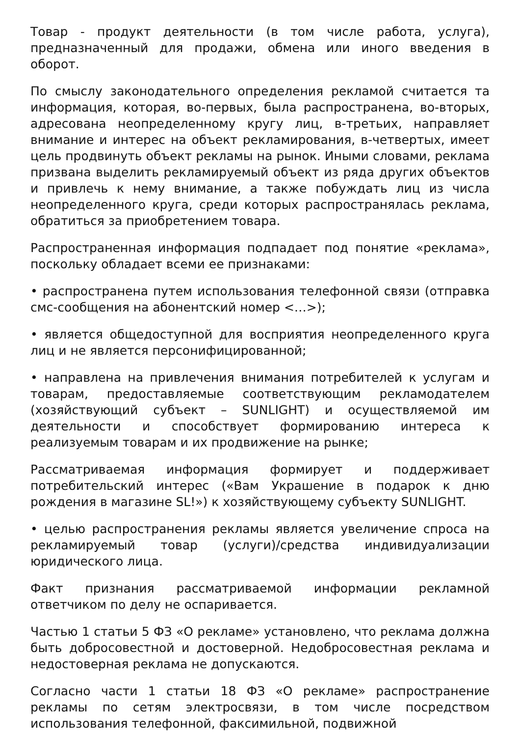Товар - продукт деятельности (в том числе работа, услуга), предназначенный для продажи, обмена или иного введения в оборот.
По смыслу законодательного определения рекламой считается та информация, которая, во-первых, была распространена, во-вторых, адресована неопределенному кругу лиц, в-третьих, направляет внимание и интерес на объект рекламирования, в-четвертых, имеет цель продвинуть объект рекламы на рынок. Иными словами, реклама призвана выделить рекламируемый объект из ряда других объектов и привлечь к нему внимание, а также побуждать лиц из числа неопределенного круга, среди которых распространялась реклама, обратиться за приобретением товара.
Распространенная информация подпадает под понятие «реклама», поскольку обладает всеми ее признаками:
• распространена путем использования телефонной связи (отправка смс-сообщения на абонентский номер <…>);
• является общедоступной для восприятия неопределенного круга лиц и не является персонифицированной;
• направлена на привлечения внимания потребителей к услугам и товарам, предоставляемые соответствующим рекламодателем (хозяйствующий субъект – SUNLIGHT) и осуществляемой им деятельности и способствует формированию интереса к реализуемым товарам и их продвижение на рынке;
Рассматриваемая информация формирует и поддерживает потребительский интерес («Вам Украшение в подарок к дню рождения в магазине SL!») к хозяйствующему субъекту SUNLIGHT.
• целью распространения рекламы является увеличение спроса на рекламируемый товар (услуги)/средства индивидуализации юридического лица.
Факт признания рассматриваемой информации рекламной ответчиком по делу не оспаривается.
Частью 1 статьи 5 ФЗ «О рекламе» установлено, что реклама должна быть добросовестной и достоверной. Недобросовестная реклама и недостоверная реклама не допускаются.
Согласно части 1 статьи 18 ФЗ «О рекламе» распространение рекламы по сетям электросвязи, в том числе посредством использования телефонной, факсимильной, подвижной